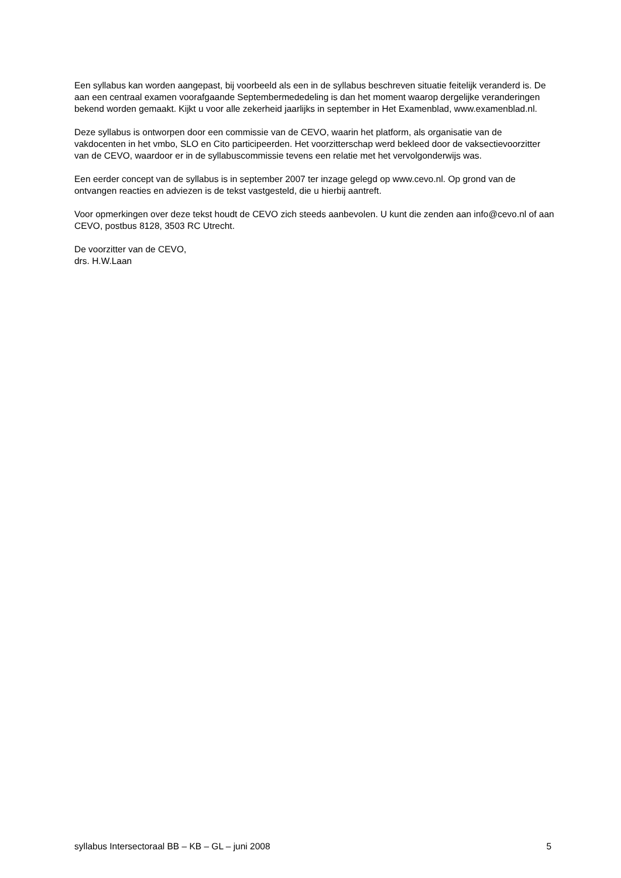Een syllabus kan worden aangepast, bij voorbeeld als een in de syllabus beschreven situatie feitelijk veranderd is. De aan een centraal examen voorafgaande Septembermededeling is dan het moment waarop dergelijke veranderingen bekend worden gemaakt. Kijkt u voor alle zekerheid jaarlijks in september in Het Examenblad, www.examenblad.nl.
Deze syllabus is ontworpen door een commissie van de CEVO, waarin het platform, als organisatie van de vakdocenten in het vmbo, SLO en Cito participeerden. Het voorzitterschap werd bekleed door de vaksectievoorzitter van de CEVO, waardoor er in de syllabuscommissie tevens een relatie met het vervolgonderwijs was.
Een eerder concept van de syllabus is in september 2007 ter inzage gelegd op www.cevo.nl. Op grond van de ontvangen reacties en adviezen is de tekst vastgesteld, die u hierbij aantreft.
Voor opmerkingen over deze tekst houdt de CEVO zich steeds aanbevolen. U kunt die zenden aan info@cevo.nl of aan CEVO, postbus 8128, 3503 RC Utrecht.
De voorzitter van de CEVO,
drs. H.W.Laan
syllabus Intersectoraal BB – KB – GL – juni 2008 5